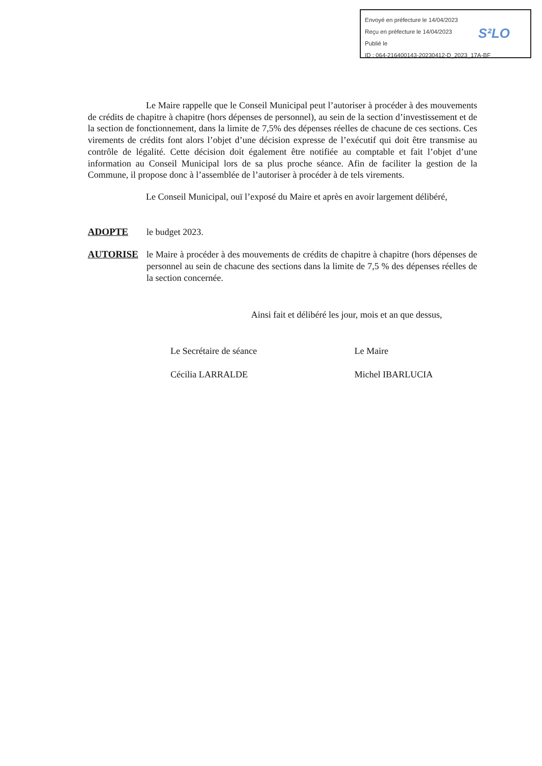Envoyé en préfecture le 14/04/2023
Reçu en préfecture le 14/04/2023
Publié le
ID : 064-216400143-20230412-D_2023_17A-BF
S²LO
Le Maire rappelle que le Conseil Municipal peut l’autoriser à procéder à des mouvements de crédits de chapitre à chapitre (hors dépenses de personnel), au sein de la section d’investissement et de la section de fonctionnement, dans la limite de 7,5% des dépenses réelles de chacune de ces sections. Ces virements de crédits font alors l’objet d’une décision expresse de l’exécutif qui doit être transmise au contrôle de légalité. Cette décision doit également être notifiée au comptable et fait l’objet d’une information au Conseil Municipal lors de sa plus proche séance. Afin de faciliter la gestion de la Commune, il propose donc à l’assemblée de l’autoriser à procéder à de tels virements.
Le Conseil Municipal, ouï l’exposé du Maire et après en avoir largement délibéré,
ADOPTE le budget 2023.
AUTORISE le Maire à procéder à des mouvements de crédits de chapitre à chapitre (hors dépenses de personnel au sein de chacune des sections dans la limite de 7,5 % des dépenses réelles de la section concernée.
Ainsi fait et délibéré les jour, mois et an que dessus,
Le Secrétaire de séance
Cécilia LARRALDE
Le Maire
Michel IBARLUCIA